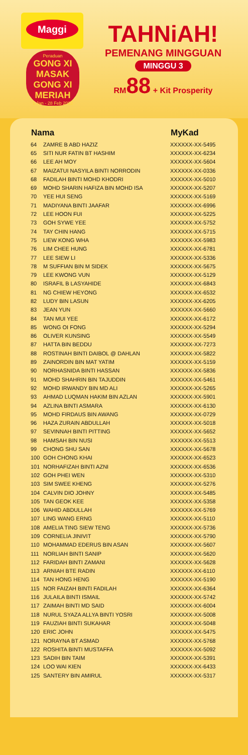Maggi
Peraduan
GONG XI MASAK GONG XI MERIAH
1 Jan - 28 Feb 2022
TAHNiAH!
PEMENANG MINGGUAN
MINGGU 3
RM88 + Kit Prosperity
| Nama | | MyKad |
| --- | --- | --- |
| 64 | ZAMRE B ABD HAZIZ | XXXXXX-XX-5495 |
| 65 | SITI NUR FATIN BT HASHIM | XXXXXX-XX-6234 |
| 66 | LEE AH MOY | XXXXXX-XX-5604 |
| 67 | MAIZATUI NASYILA BINTI NORRODIN | XXXXXX-XX-0336 |
| 68 | FADILAH BINTI MOHD KHODRI | XXXXXX-XX-5010 |
| 69 | MOHD SHARIN HAFIZA BIN MOHD ISA | XXXXXX-XX-5207 |
| 70 | YEE HUI SENG | XXXXXX-XX-5169 |
| 71 | MADIYANA BINTI JAAFAR | XXXXXX-XX-6996 |
| 72 | LEE HOON FUI | XXXXXX-XX-5225 |
| 73 | GOH SYWE YEE | XXXXXX-XX-5752 |
| 74 | TAY CHIN HANG | XXXXXX-XX-5715 |
| 75 | LIEW KONG WHA | XXXXXX-XX-5983 |
| 76 | LIM CHEE HUNG | XXXXXX-XX-6781 |
| 77 | LEE SIEW LI | XXXXXX-XX-5336 |
| 78 | M SUFFIAN BIN M SIDEK | XXXXXX-XX-5675 |
| 79 | LEE KWONG VUN | XXXXXX-XX-5129 |
| 80 | ISRAFIL B LASYAHIDE | XXXXXX-XX-6843 |
| 81 | NG CHIEW HEYONG | XXXXXX-XX-6532 |
| 82 | LUDY BIN LASUN | XXXXXX-XX-6205 |
| 83 | JEAN YUN | XXXXXX-XX-5660 |
| 84 | TAN MUI YEE | XXXXXX-XX-6172 |
| 85 | WONG OI FONG | XXXXXX-XX-5294 |
| 86 | OLIVER KUNSING | XXXXXX-XX-5549 |
| 87 | HATTA BIN BEDDU | XXXXXX-XX-7273 |
| 88 | ROSTINAH BINTI DAIBOL @ DAHLAN | XXXXXX-XX-5822 |
| 89 | ZAINORDIN BIN MAT YATIM | XXXXXX-XX-5159 |
| 90 | NORHASNIDA BINTI HASSAN | XXXXXX-XX-5836 |
| 91 | MOHD SHAHRIN BIN TAJUDDIN | XXXXXX-XX-5461 |
| 92 | MOHD IRWANDY BIN MD ALI | XXXXXX-XX-5265 |
| 93 | AHMAD LUQMAN HAKIM BIN AZLAN | XXXXXX-XX-5901 |
| 94 | AZLINA BINTI ASMARA | XXXXXX-XX-6130 |
| 95 | MOHD FIRDAUS BIN AWANG | XXXXXX-XX-0729 |
| 96 | HAZA ZURAIN ABDULLAH | XXXXXX-XX-5018 |
| 97 | SEVINNAH BINTI PITTING | XXXXXX-XX-5652 |
| 98 | HAMSAH BIN NUSI | XXXXXX-XX-5513 |
| 99 | CHONG SHU SAN | XXXXXX-XX-5678 |
| 100 | GOH CHONG KHAI | XXXXXX-XX-6523 |
| 101 | NORHAFIZAH BINTI AZNI | XXXXXX-XX-6536 |
| 102 | GOH PHEI WEN | XXXXXX-XX-5310 |
| 103 | SIM SWEE KHENG | XXXXXX-XX-5276 |
| 104 | CALVIN DIO JOHNY | XXXXXX-XX-5485 |
| 105 | TAN GEOK KEE | XXXXXX-XX-5358 |
| 106 | WAHID ABDULLAH | XXXXXX-XX-5769 |
| 107 | LING WANG ERNG | XXXXXX-XX-5110 |
| 108 | AMELIA TING SIEW TENG | XXXXXX-XX-5736 |
| 109 | CORNELIA JINIVIT | XXXXXX-XX-5790 |
| 110 | MOHAMMAD EDERUS BIN ASAN | XXXXXX-XX-5607 |
| 111 | NORLIAH BINTI SANIP | XXXXXX-XX-5620 |
| 112 | FARIDAH BINTI ZAMANI | XXXXXX-XX-5628 |
| 113 | ARNIAH BTE RADIN | XXXXXX-XX-6110 |
| 114 | TAN HONG HENG | XXXXXX-XX-5190 |
| 115 | NOR FAIZAH BINTI FADILAH | XXXXXX-XX-6364 |
| 116 | JULAILA BINTI ISMAIL | XXXXXX-XX-5742 |
| 117 | ZAIMAH BINTI MD SAID | XXXXXX-XX-6004 |
| 118 | NURUL SYAZA ALLYA BINTI YOSRI | XXXXXX-XX-5008 |
| 119 | FAUZIAH BINTI SUKAHAR | XXXXXX-XX-5048 |
| 120 | ERIC JOHN | XXXXXX-XX-5475 |
| 121 | NORAYNA BT ASMAD | XXXXXX-XX-5768 |
| 122 | ROSHITA BINTI MUSTAFFA | XXXXXX-XX-5092 |
| 123 | SADIH BIN TAIM | XXXXXX-XX-5391 |
| 124 | LOO WAI KIEN | XXXXXX-XX-6433 |
| 125 | SANTERY BIN AMIRUL | XXXXXX-XX-5317 |